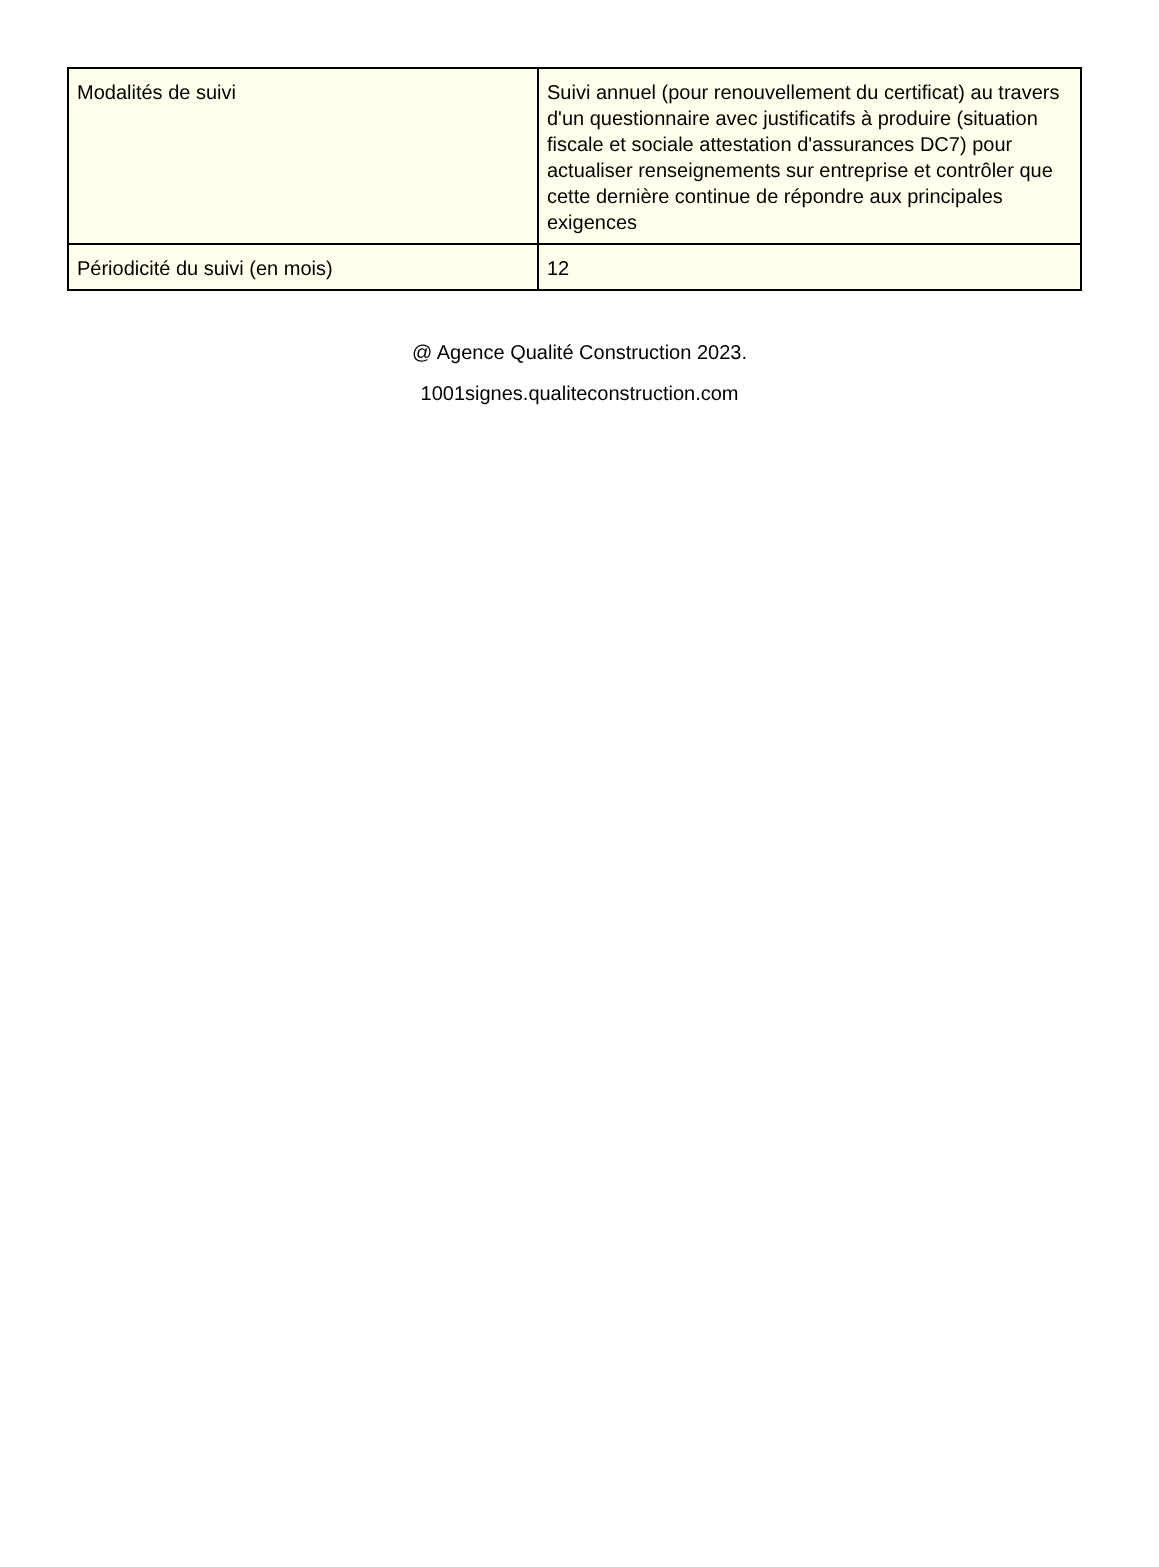| Modalités de suivi | Suivi annuel (pour renouvellement du certificat) au travers d'un questionnaire avec justificatifs à produire (situation fiscale et sociale attestation d'assurances DC7) pour actualiser renseignements sur entreprise et contrôler que cette dernière continue de répondre aux principales exigences |
| Périodicité du suivi (en mois) | 12 |
@ Agence Qualité Construction 2023.
1001signes.qualiteconstruction.com